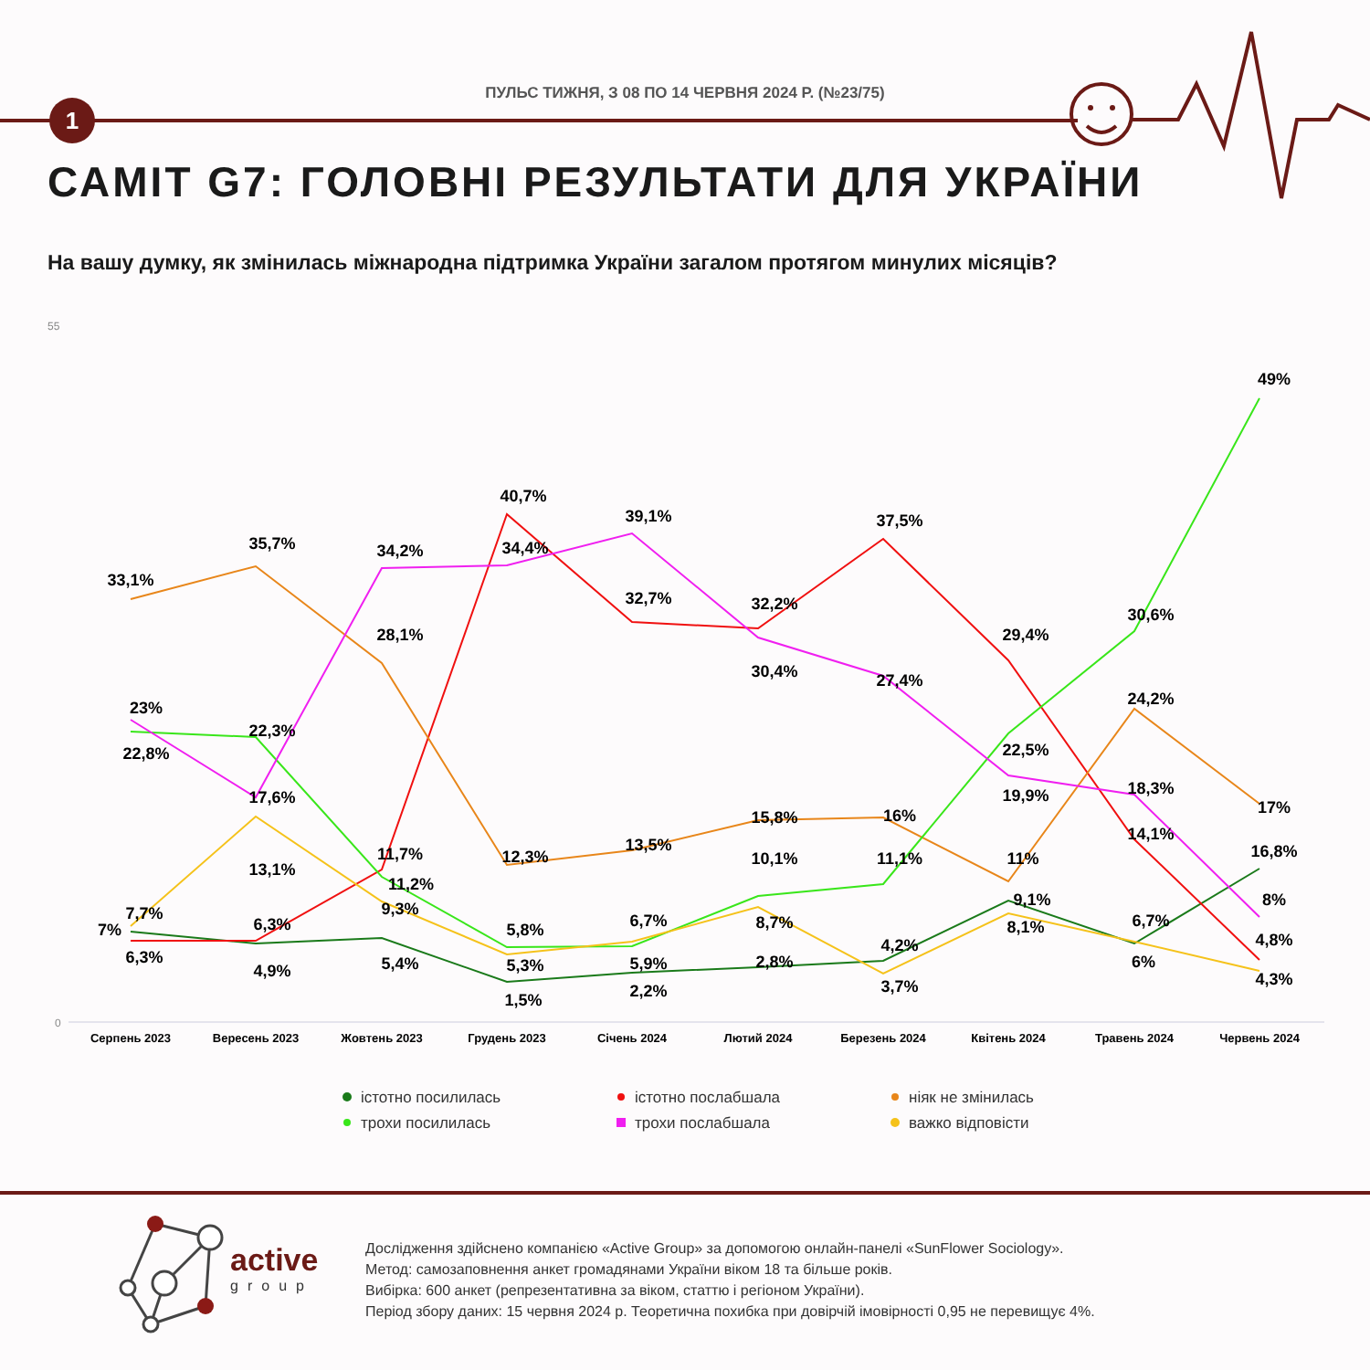1
ПУЛЬС ТИЖНЯ, З 08 ПО 14 ЧЕРВНЯ 2024 Р. (№23/75)
САМІТ G7: ГОЛОВНІ РЕЗУЛЬТАТИ ДЛЯ УКРАЇНИ
На вашу думку, як змінилась міжнародна підтримка України загалом протягом минулих місяців?
55
0
Серпень 2023
Вересень 2023
Жовтень 2023
Грудень 2023
Січень 2024
Лютий 2024
Березень 2024
Квітень 2024
Травень 2024
Червень 2024
33,1%
35,7%
34,2%
40,7%
39,1%
34,4%
32,7%
32,2%
37,5%
29,4%
30,6%
49%
28,1%
30,4%
27,4%
23%
22,8%
22,3%
17,6%
22,5%
24,2%
19,9%
18,3%
17%
16,8%
14,1%
13,1%
11,7%
11,2%
12,3%
13,5%
15,8%
16%
11%
10,1%
11,1%
7,7%
7%
6,3%
6,3%
9,3%
5,8%
6,7%
8,7%
4,2%
9,1%
8,1%
6,7%
8%
4,9%
5,4%
5,3%
5,9%
2,8%
3,7%
6%
4,8%
4,3%
1,5%
2,2%
істотно посилилась
істотно послабшала
ніяк не змінилась
трохи посилилась
трохи послабшала
важко відповісти
active
group
Дослідження здійснено компанією «Active Group» за допомогою онлайн-панелі «SunFlower Sociology».
Метод: самозаповнення анкет громадянами України віком 18 та більше років.
Вибірка: 600 анкет (репрезентативна за віком, статтю і регіоном України).
Період збору даних: 15 червня 2024 р. Теоретична похибка при довірчій імовірності 0,95 не перевищує 4%.